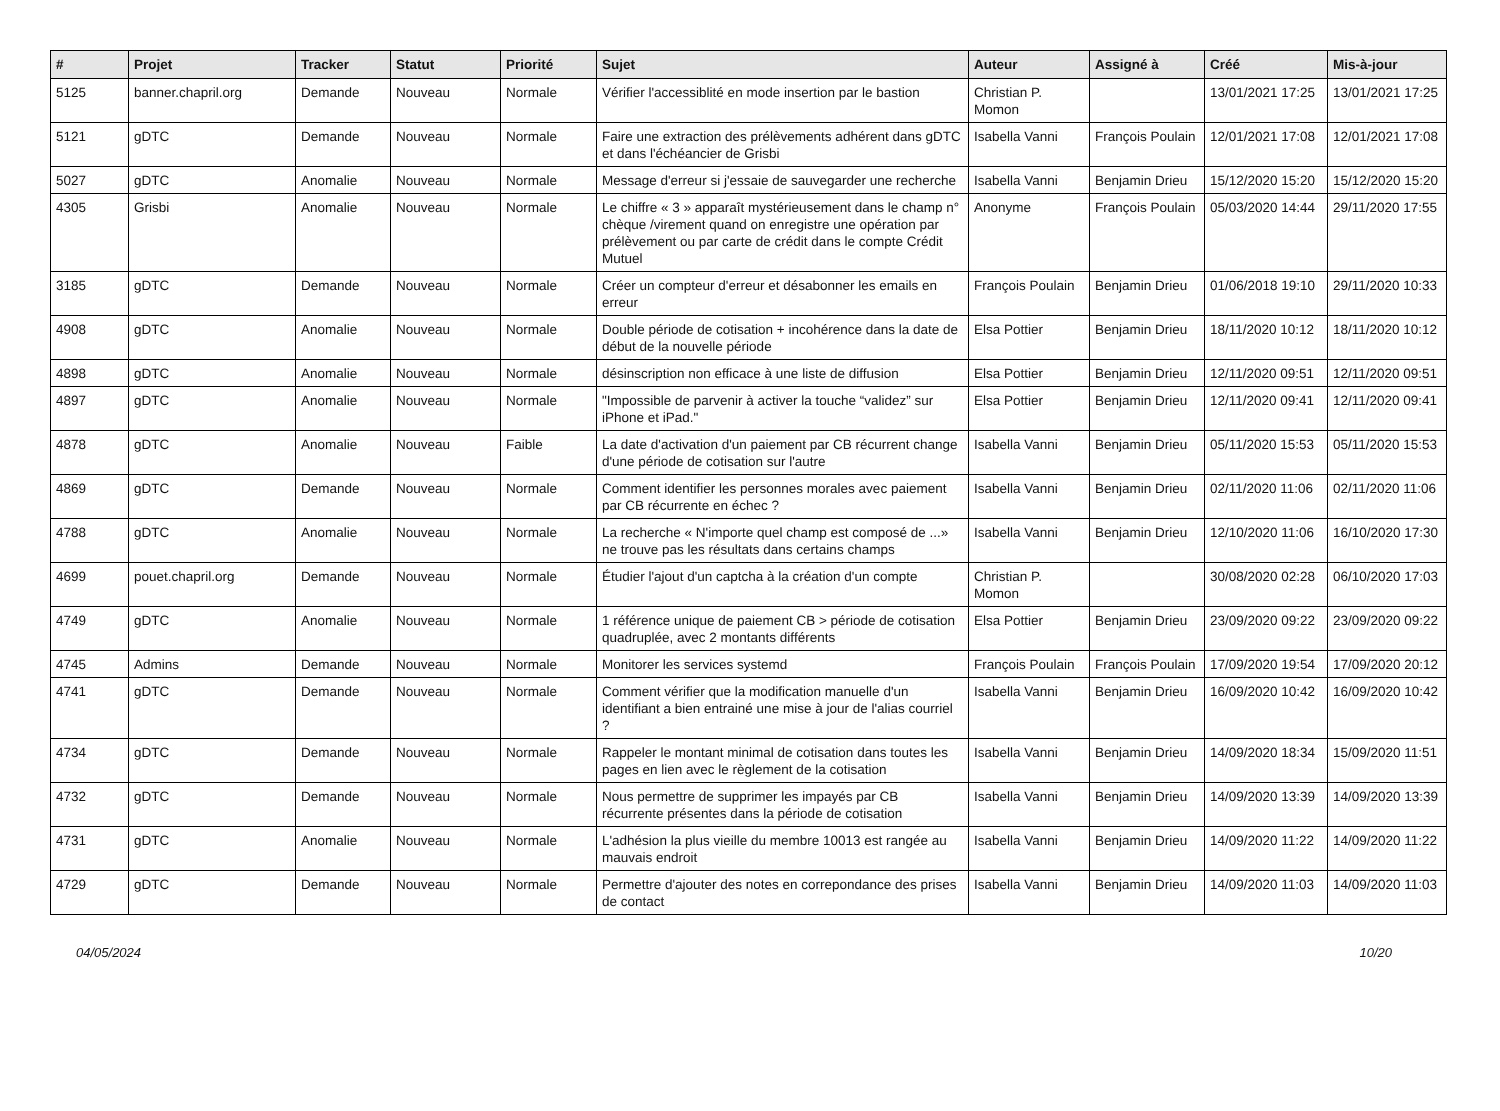| # | Projet | Tracker | Statut | Priorité | Sujet | Auteur | Assigné à | Créé | Mis-à-jour |
| --- | --- | --- | --- | --- | --- | --- | --- | --- | --- |
| 5125 | banner.chapril.org | Demande | Nouveau | Normale | Vérifier l'accessiblité en mode insertion par le bastion | Christian P. Momon | | 13/01/2021 17:25 | 13/01/2021 17:25 |
| 5121 | gDTC | Demande | Nouveau | Normale | Faire une extraction des prélèvements adhérent dans gDTC et dans l'échéancier de Grisbi | Isabella Vanni | François Poulain | 12/01/2021 17:08 | 12/01/2021 17:08 |
| 5027 | gDTC | Anomalie | Nouveau | Normale | Message d'erreur si j'essaie de sauvegarder une recherche | Isabella Vanni | Benjamin Drieu | 15/12/2020 15:20 | 15/12/2020 15:20 |
| 4305 | Grisbi | Anomalie | Nouveau | Normale | Le chiffre « 3 » apparaît mystérieusement dans le champ n° chèque /virement quand on enregistre une opération par prélèvement ou par carte de crédit dans le compte Crédit Mutuel | Anonyme | François Poulain | 05/03/2020 14:44 | 29/11/2020 17:55 |
| 3185 | gDTC | Demande | Nouveau | Normale | Créer un compteur d'erreur et désabonner les emails en erreur | François Poulain | Benjamin Drieu | 01/06/2018 19:10 | 29/11/2020 10:33 |
| 4908 | gDTC | Anomalie | Nouveau | Normale | Double période de cotisation + incohérence dans la date de début de la nouvelle période | Elsa Pottier | Benjamin Drieu | 18/11/2020 10:12 | 18/11/2020 10:12 |
| 4898 | gDTC | Anomalie | Nouveau | Normale | désinscription non efficace à une liste de diffusion | Elsa Pottier | Benjamin Drieu | 12/11/2020 09:51 | 12/11/2020 09:51 |
| 4897 | gDTC | Anomalie | Nouveau | Normale | "Impossible de parvenir à activer la touche “validez” sur iPhone et iPad." | Elsa Pottier | Benjamin Drieu | 12/11/2020 09:41 | 12/11/2020 09:41 |
| 4878 | gDTC | Anomalie | Nouveau | Faible | La date d'activation d'un paiement par CB récurrent change d'une période de cotisation sur l'autre | Isabella Vanni | Benjamin Drieu | 05/11/2020 15:53 | 05/11/2020 15:53 |
| 4869 | gDTC | Demande | Nouveau | Normale | Comment identifier les personnes morales avec paiement par CB récurrente en échec ? | Isabella Vanni | Benjamin Drieu | 02/11/2020 11:06 | 02/11/2020 11:06 |
| 4788 | gDTC | Anomalie | Nouveau | Normale | La recherche « N'importe quel champ est composé de ...» ne trouve pas les résultats dans certains champs | Isabella Vanni | Benjamin Drieu | 12/10/2020 11:06 | 16/10/2020 17:30 |
| 4699 | pouet.chapril.org | Demande | Nouveau | Normale | Étudier l'ajout d'un captcha à la création d'un compte | Christian P. Momon | | 30/08/2020 02:28 | 06/10/2020 17:03 |
| 4749 | gDTC | Anomalie | Nouveau | Normale | 1 référence unique de paiement CB > période de cotisation quadruplée, avec 2 montants différents | Elsa Pottier | Benjamin Drieu | 23/09/2020 09:22 | 23/09/2020 09:22 |
| 4745 | Admins | Demande | Nouveau | Normale | Monitorer les services systemd | François Poulain | François Poulain | 17/09/2020 19:54 | 17/09/2020 20:12 |
| 4741 | gDTC | Demande | Nouveau | Normale | Comment vérifier que la modification manuelle d'un identifiant a bien entrainé une mise à jour de l'alias courriel ? | Isabella Vanni | Benjamin Drieu | 16/09/2020 10:42 | 16/09/2020 10:42 |
| 4734 | gDTC | Demande | Nouveau | Normale | Rappeler le montant minimal de cotisation dans toutes les pages en lien avec le règlement de la cotisation | Isabella Vanni | Benjamin Drieu | 14/09/2020 18:34 | 15/09/2020 11:51 |
| 4732 | gDTC | Demande | Nouveau | Normale | Nous permettre de supprimer les impayés par CB récurrente présentes dans la période de cotisation | Isabella Vanni | Benjamin Drieu | 14/09/2020 13:39 | 14/09/2020 13:39 |
| 4731 | gDTC | Anomalie | Nouveau | Normale | L'adhésion la plus vieille du membre 10013 est rangée au mauvais endroit | Isabella Vanni | Benjamin Drieu | 14/09/2020 11:22 | 14/09/2020 11:22 |
| 4729 | gDTC | Demande | Nouveau | Normale | Permettre d'ajouter des notes en correpondance des prises de contact | Isabella Vanni | Benjamin Drieu | 14/09/2020 11:03 | 14/09/2020 11:03 |
04/05/2024 10/20